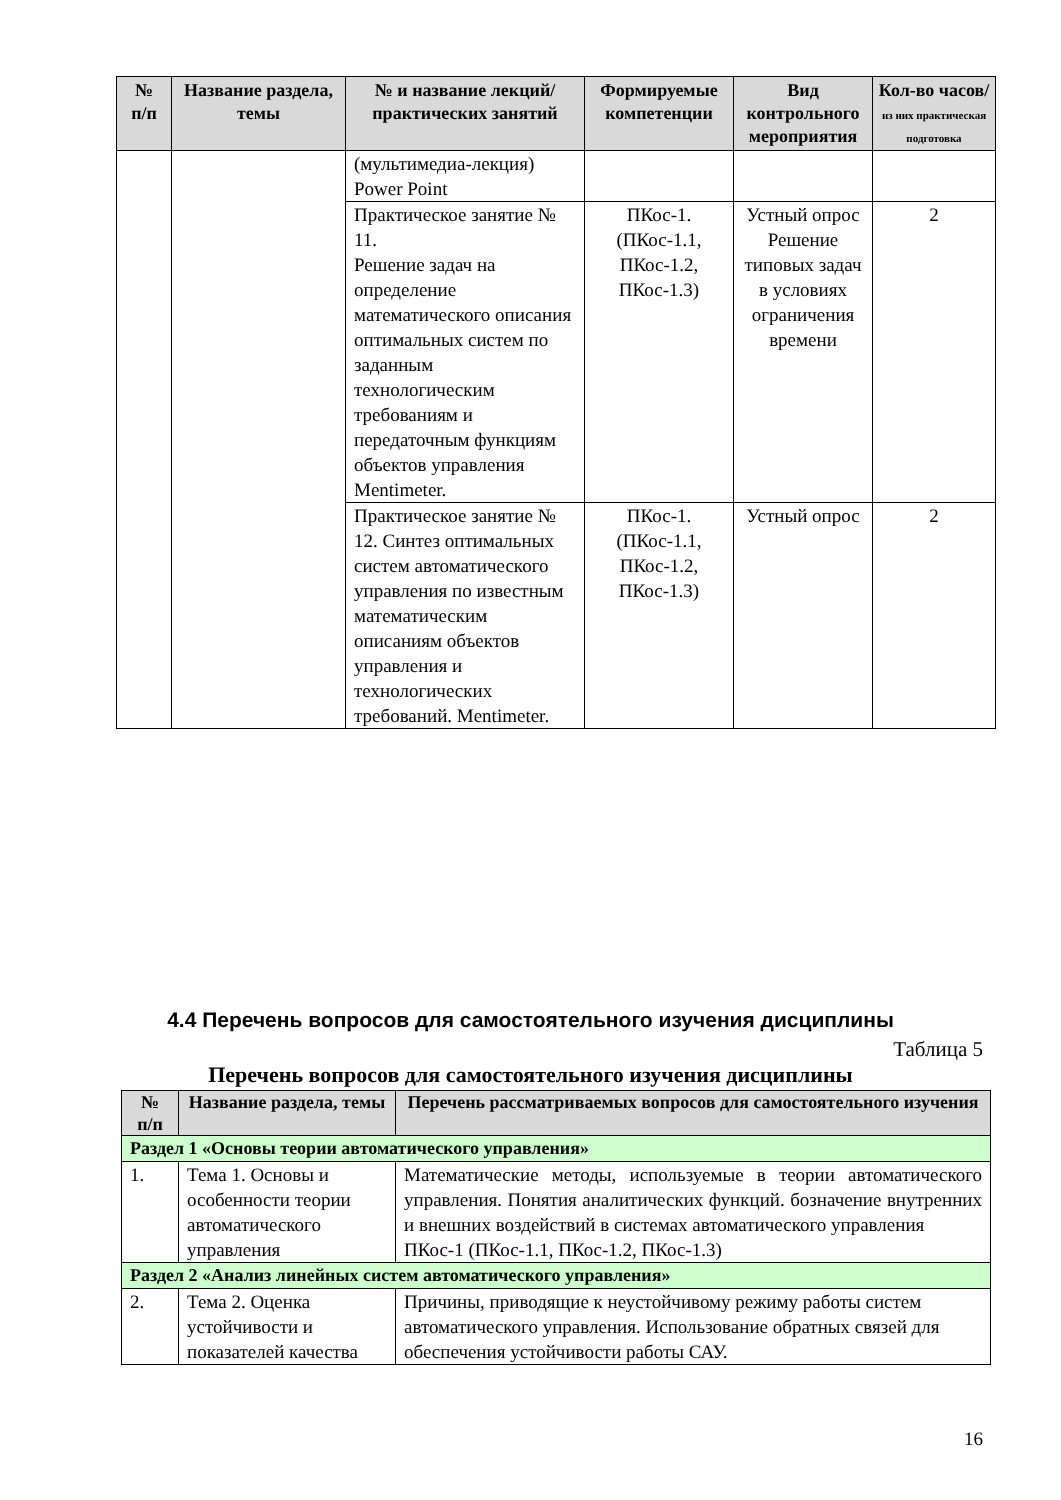| № п/п | Название раздела, темы | № и название лекций/ практических занятий | Формируемые компетенции | Вид контрольного мероприятия | Кол-во часов/ из них практическая подготовка |
| --- | --- | --- | --- | --- | --- |
| | | (мультимедиа-лекция) Power Point | | | |
| | | Практическое занятие № 11. Решение задач на определение математического описания оптимальных систем по заданным технологическим требованиям и передаточным функциям объектов управления Mentimeter. | ПКос-1. (ПКос-1.1, ПКос-1.2, ПКос-1.3) | Устный опрос Решение типовых задач в условиях ограничения времени | 2 |
| | | Практическое занятие № 12. Синтез оптимальных систем автоматического управления по известным математическим описаниям объектов управления и технологических требований. Mentimeter. | ПКос-1. (ПКос-1.1, ПКос-1.2, ПКос-1.3) | Устный опрос | 2 |
4.4 Перечень вопросов для самостоятельного изучения дисциплины
Таблица 5
Перечень вопросов для самостоятельного изучения дисциплины
| № п/п | Название раздела, темы | Перечень рассматриваемых вопросов для самостоятельного изучения |
| --- | --- | --- |
| Раздел 1 «Основы теории автоматического управления» | | |
| 1. | Тема 1. Основы и особенности теории автоматического управления | Математические методы, используемые в теории автоматического управления. Понятия аналитических функций. бозначение внутренних и внешних воздействий в системах автоматического управления ПКос-1 (ПКос-1.1, ПКос-1.2, ПКос-1.3) |
| Раздел 2 «Анализ линейных систем автоматического управления» | | |
| 2. | Тема 2. Оценка устойчивости и показателей качества | Причины, приводящие к неустойчивому режиму работы систем автоматического управления. Использование обратных связей для обеспечения устойчивости работы САУ. |
16